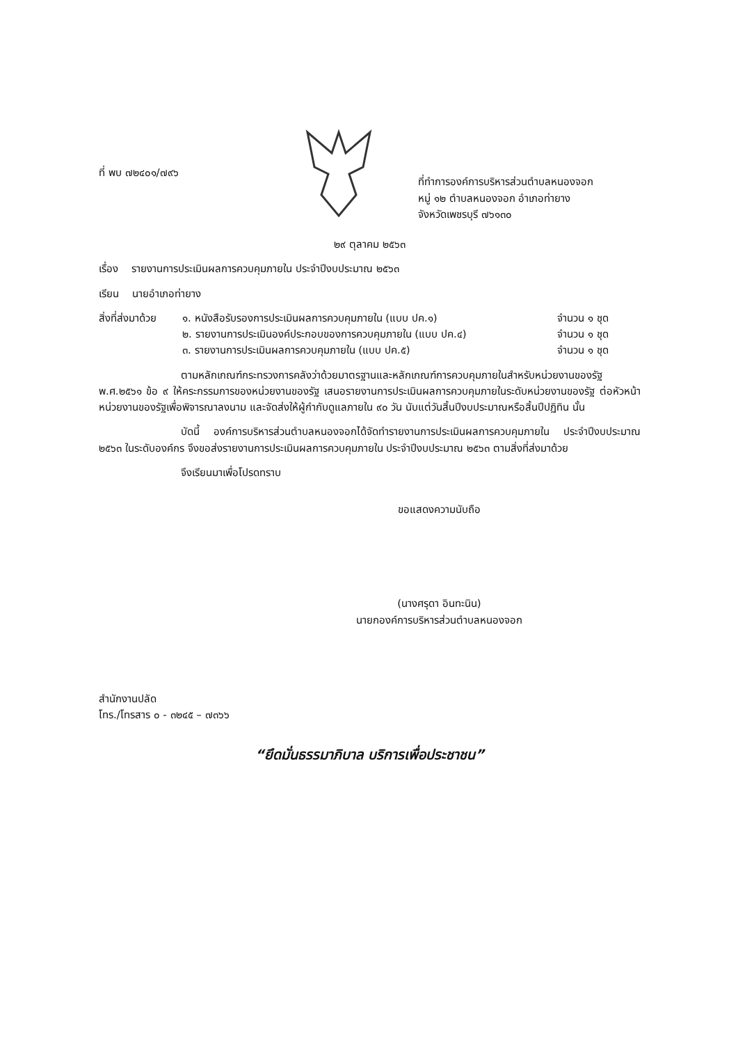ที่ พบ ๗๒๔๐๑/๗๙๖
ที่ทำการองค์การบริหารส่วนตำบลหนองจอก
หมู่ ๑๒ ตำบลหนองจอก อำเภอท่ายาง
จังหวัดเพชรบุรี ๗๖๑๓๐
๒๙ ตุลาคม ๒๕๖๓
เรื่อง รายงานการประเมินผลการควบคุมภายใน ประจำปีงบประมาณ ๒๕๖๓
เรียน นายอำเภอท่ายาง
สิ่งที่ส่งมาด้วย
๑. หนังสือรับรองการประเมินผลการควบคุมภายใน (แบบ ปค.๑)
จำนวน ๑ ชุด
๒. รายงานการประเมินองค์ประกอบของการควบคุมภายใน (แบบ ปค.๔)
จำนวน ๑ ชุด
๓. รายงานการประเมินผลการควบคุมภายใน (แบบ ปค.๕)
จำนวน ๑ ชุด
ตามหลักเกณฑ์กระทรวงการคลังว่าด้วยมาตรฐานและหลักเกณฑ์การควบคุมภายในสำหรับหน่วยงานของรัฐ พ.ศ.๒๕๖๑ ข้อ ๙ ให้คระกรรมการของหน่วยงานของรัฐ เสนอรายงานการประเมินผลการควบคุมภายในระดับหน่วยงานของรัฐ ต่อหัวหน้าหน่วยงานของรัฐเพื่อพิจารณาลงนาม และจัดส่งให้ผู้กำกับดูแลภายใน ๙๐ วัน นับแต่วันสิ้นปีงบประมาณหรือสิ้นปีปฏิทิน นั้น
บัดนี้ องค์การบริหารส่วนตำบลหนองจอกได้จัดทำรายงานการประเมินผลการควบคุมภายใน ประจำปีงบประมาณ ๒๕๖๓ ในระดับองค์กร จึงขอส่งรายงานการประเมินผลการควบคุมภายใน ประจำปีงบประมาณ ๒๕๖๓ ตามสิ่งที่ส่งมาด้วย
จึงเรียนมาเพื่อโปรดทราบ
ขอแสดงความนับถือ
(นางศรุดา อินทะนิน)
นายกองค์การบริหารส่วนตำบลหนองจอก
สำนักงานปลัด
โทร./โทรสาร ๐ - ๓๒๔๕ – ๗๓๖๖
“ยึดมั่นธรรมาภิบาล บริการเพื่อประชาชน”